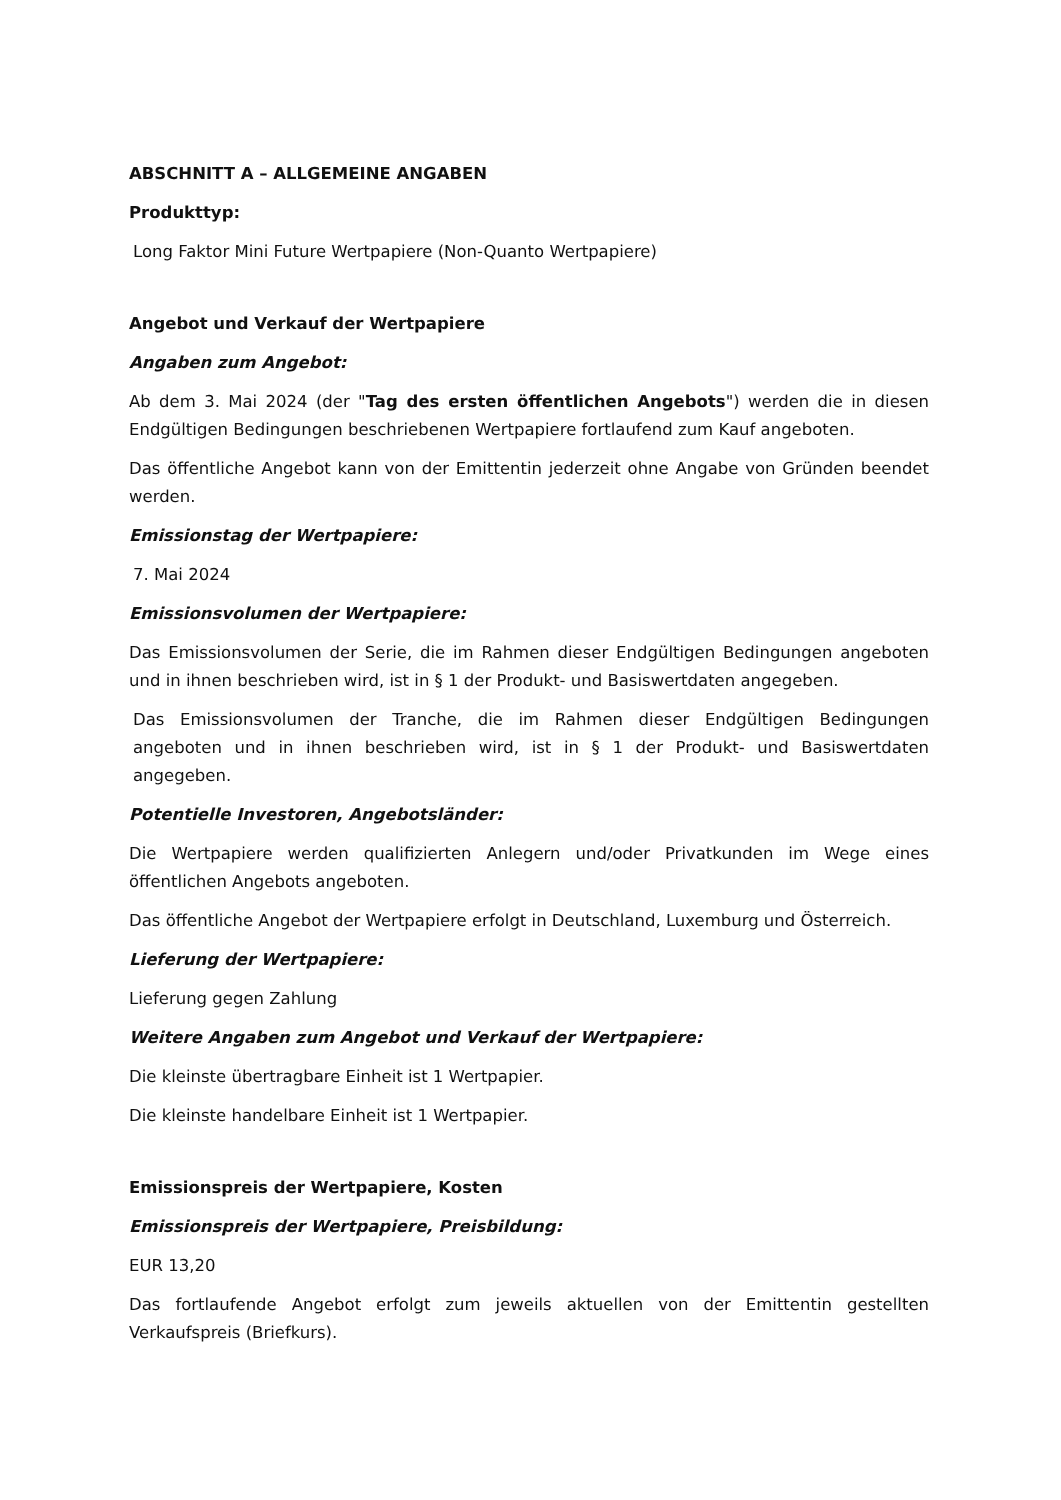ABSCHNITT A – ALLGEMEINE ANGABEN
Produkttyp:
Long Faktor Mini Future Wertpapiere (Non-Quanto Wertpapiere)
Angebot und Verkauf der Wertpapiere
Angaben zum Angebot:
Ab dem 3. Mai 2024 (der "Tag des ersten öffentlichen Angebots") werden die in diesen Endgültigen Bedingungen beschriebenen Wertpapiere fortlaufend zum Kauf angeboten.
Das öffentliche Angebot kann von der Emittentin jederzeit ohne Angabe von Gründen beendet werden.
Emissionstag der Wertpapiere:
7. Mai 2024
Emissionsvolumen der Wertpapiere:
Das Emissionsvolumen der Serie, die im Rahmen dieser Endgültigen Bedingungen angeboten und in ihnen beschrieben wird, ist in § 1 der Produkt- und Basiswertdaten angegeben.
Das Emissionsvolumen der Tranche, die im Rahmen dieser Endgültigen Bedingungen angeboten und in ihnen beschrieben wird, ist in § 1 der Produkt- und Basiswertdaten angegeben.
Potentielle Investoren, Angebotsländer:
Die Wertpapiere werden qualifizierten Anlegern und/oder Privatkunden im Wege eines öffentlichen Angebots angeboten.
Das öffentliche Angebot der Wertpapiere erfolgt in Deutschland, Luxemburg und Österreich.
Lieferung der Wertpapiere:
Lieferung gegen Zahlung
Weitere Angaben zum Angebot und Verkauf der Wertpapiere:
Die kleinste übertragbare Einheit ist 1 Wertpapier.
Die kleinste handelbare Einheit ist 1 Wertpapier.
Emissionspreis der Wertpapiere, Kosten
Emissionspreis der Wertpapiere, Preisbildung:
EUR 13,20
Das fortlaufende Angebot erfolgt zum jeweils aktuellen von der Emittentin gestellten Verkaufspreis (Briefkurs).